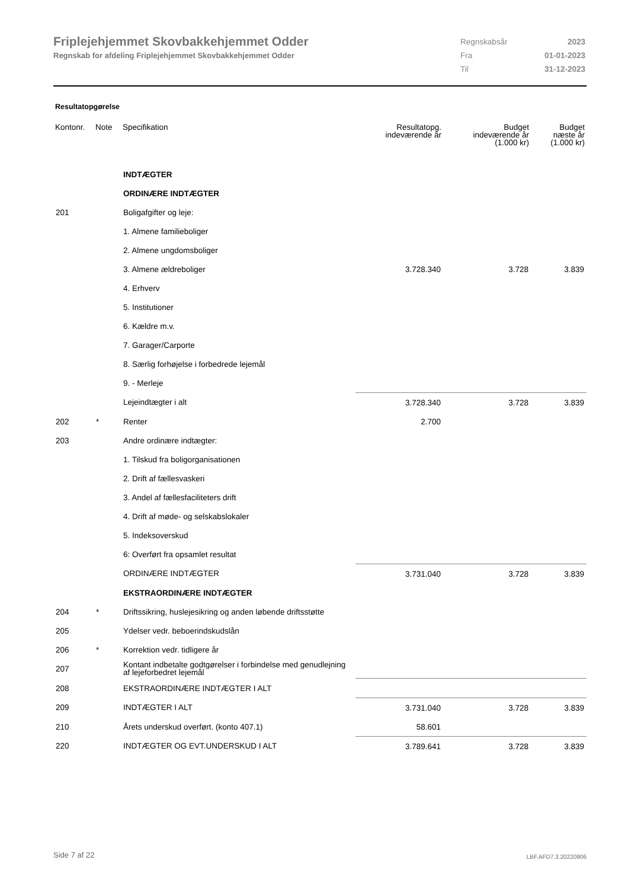Friplejehjemmet Skovbakkehjemmet Odder
Regnskab for afdeling Friplejehjemmet Skovbakkehjemmet Odder
| Regnskabsår | 2023 |
| Fra | 01-01-2023 |
| Til | 31-12-2023 |
Resultatopgørelse
| Kontonr. | Note | Specifikation | Resultatopg. indeværende år | Budget indeværende år (1.000 kr) | Budget næste år (1.000 kr) |
| --- | --- | --- | --- | --- | --- |
| | | INDTÆGTER | | | |
| | | ORDINÆRE INDTÆGTER | | | |
| 201 | | Boligafgifter og leje: | | | |
| | | 1. Almene familieboliger | | | |
| | | 2. Almene ungdomsboliger | | | |
| | | 3. Almene ældreboliger | 3.728.340 | 3.728 | 3.839 |
| | | 4. Erhverv | | | |
| | | 5. Institutioner | | | |
| | | 6. Kældre m.v. | | | |
| | | 7. Garager/Carporte | | | |
| | | 8. Særlig forhøjelse i forbedrede lejemål | | | |
| | | 9. - Merleje | | | |
| | | Lejeindtægter i alt | 3.728.340 | 3.728 | 3.839 |
| 202 | * | Renter | 2.700 | | |
| 203 | | Andre ordinære indtægter: | | | |
| | | 1. Tilskud fra boligorganisationen | | | |
| | | 2. Drift af fællesvaskeri | | | |
| | | 3. Andel af fællesfaciliteters drift | | | |
| | | 4. Drift af møde- og selskabslokaler | | | |
| | | 5. Indeksoverskud | | | |
| | | 6: Overført fra opsamlet resultat | | | |
| | | ORDINÆRE INDTÆGTER | 3.731.040 | 3.728 | 3.839 |
| | | EKSTRAORDINÆRE INDTÆGTER | | | |
| 204 | * | Driftssikring, huslejesikring og anden løbende driftsstøtte | | | |
| 205 | | Ydelser vedr. beboerindskudslån | | | |
| 206 | * | Korrektion vedr. tidligere år | | | |
| 207 | | Kontant indbetalte godtgørelser i forbindelse med genudlejning af lejeforbedret lejemål | | | |
| 208 | | EKSTRAORDINÆRE INDTÆGTER I ALT | | | |
| 209 | | INDTÆGTER I ALT | 3.731.040 | 3.728 | 3.839 |
| 210 | | Årets underskud overført. (konto 407.1) | 58.601 | | |
| 220 | | INDTÆGTER OG EVT.UNDERSKUD I ALT | 3.789.641 | 3.728 | 3.839 |
Side 7 af 22 LBF.AFD7.3.20220906